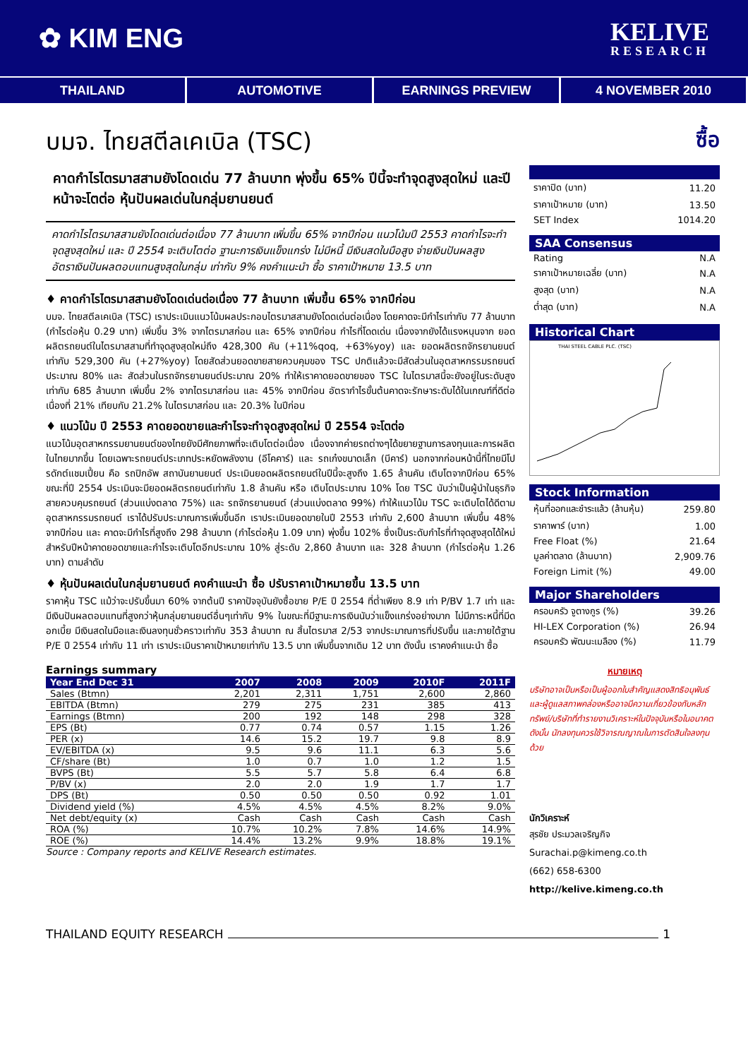✿ KIM ENG
KELIVE
RESEARCH
THAILAND AUTOMOTIVE EARNINGS PREVIEW 4 NOVEMBER 2010
บมจ. ไทยสตีลเคเบิล (TSC)
คาดกำไรไตรมาสสามยังโดดเด่น 77 ล้านบาท พุ่งขึ้น 65% ปีนี้จะทำจุดสูงสุดใหม่ และปีหน้าจะโตต่อ หุ้นปันผลเด่นในกลุ่มยานยนต์
คาดกำไรไตรมาสสามยังโดดเด่นต่อเนื่อง 77 ล้านบาท เพิ่มขึ้น 65% จากปีก่อน แนวโน้มปี 2553 คาดกำไรจะทำจุดสูงสุดใหม่ และ ปี 2554 จะเติบโตต่อ ฐานะการเงินแข็งแกร่ง ไม่มีหนี้ มีเงินสดในมือสูง จ่ายเงินปันผลสูง อัตราเงินปันผลตอบแทนสูงสุดในกลุ่ม เท่ากับ 9% คงคำแนะนำ ซื้อ ราคาเป้าหมาย 13.5 บาท
♦ คาดกำไรไตรมาสสามยังโดดเด่นต่อเนื่อง 77 ล้านบาท เพิ่มขึ้น 65% จากปีก่อน
บมจ. ไทยสตีลเคเบิล (TSC) เราประเมินแนวโน้มผลประกอบไตรมาสสามยังโดดเด่นต่อเนื่อง โดยคาดจะมีกำไรเท่ากับ 77 ล้านบาท (กำไรต่อหุ้น 0.29 บาท) เพิ่มขึ้น 3% จากไตรมาสก่อน และ 65% จากปีก่อน กำไรที่โดดเด่น เนื่องจากยังได้แรงหนุนจาก ยอดผลิตรถยนต์ในไตรมาสสามที่ทำจุดสูงสุดใหม่ถึง 428,300 คัน (+11%qoq, +63%yoy) และ ยอดผลิตรถจักรยานยนต์เท่ากับ 529,300 คัน (+27%yoy) โดยสัดส่วนยอดขายสายควบคุมของ TSC ปกติแล้วจะมีสัดส่วนในอุตสาหกรรมรถยนต์ประมาณ 80% และ สัดส่วนในรถจักรยานยนต์ประมาณ 20% ทำให้เราคาดยอดขายของ TSC ในไตรมาสนี้จะยังอยู่ในระดับสูงเท่ากับ 685 ล้านบาท เพิ่มขึ้น 2% จากไตรมาสก่อน และ 45% จากปีก่อน อัตรากำไรขั้นต้นคาดจะรักษาระดับได้ในเกณฑ์ที่ดีต่อเนื่องที่ 21% เทียบกับ 21.2% ในไตรมาสก่อน และ 20.3% ในปีก่อน
♦ แนวโน้ม ปี 2553 คาดยอดขายและกำไรจะทำจุดสูงสุดใหม่ ปี 2554 จะโตต่อ
แนวโน้มอุตสาหกรรมยานยนต์ของไทยยังมีศักยภาพที่จะเติบโตต่อเนื่อง เนื่องจากค่ายรถต่างๆได้ขยายฐานการลงทุนและการผลิตในไทยมากขึ้น โดยเฉพาะรถยนต์ประเภทประหยัดพลังงาน (อีโคคาร์) และ รถเก๋งขนาดเล็ก (บีคาร์) นอกจากก่อนหน้านี้ที่ไทยมีโปรดักต์แชมเปี้ยน คือ รถปิกอัพ สถาบันยานยนต์ ประเมินยอดผลิตรถยนต์ในปีนี้จะสูงถึง 1.65 ล้านคัน เติบโตจากปีก่อน 65% ขณะที่ปี 2554 ประเมินจะมียอดผลิตรถยนต์เท่ากับ 1.8 ล้านคัน หรือ เติบโตประมาณ 10% โดย TSC นับว่าเป็นผู้นำในธุรกิจสายควบคุมรถยนต์ (ส่วนแบ่งตลาด 75%) และ รถจักรยานยนต์ (ส่วนแบ่งตลาด 99%) ทำให้แนวโน้ม TSC จะเติบโตได้ดีตามอุตสาหกรรมรถยนต์ เราได้ปรับประมาณการเพิ่มขึ้นอีก เราประเมินยอดขายในปี 2553 เท่ากับ 2,600 ล้านบาท เพิ่มขึ้น 48% จากปีก่อน และ คาดจะมีกำไรที่สูงถึง 298 ล้านบาท (กำไรต่อหุ้น 1.09 บาท) พุ่งขึ้น 102% ซึ่งเป็นระดับกำไรที่ทำจุดสูงสุดได้ใหม่ สำหรับปีหน้าคาดยอดขายและกำไรจะเติบโตอีกประมาณ 10% สู่ระดับ 2,860 ล้านบาท และ 328 ล้านบาท (กำไรต่อหุ้น 1.26 บาท) ตามลำดับ
♦ หุ้นปันผลเด่นในกลุ่มยานยนต์ คงคำแนะนำ ซื้อ ปรับราคาเป้าหมายขึ้น 13.5 บาท
ราคาหุ้น TSC แม้ว่าจะปรับขึ้นมา 60% จากต้นปี ราคาปัจจุบันยังซื้อขาย P/E ปี 2554 ที่ต่ำเพียง 8.9 เท่า P/BV 1.7 เท่า และ มีเงินปันผลตอบแทนที่สูงกว่าหุ้นกลุ่มยานยนต์อื่นๆเท่ากับ 9% ในขณะที่มีฐานะการเงินนับว่าแข็งแกร่งอย่างมาก ไม่มีภาระหนี้ที่มีดอกเบี้ย มีเงินสดในมือและเงินลงทุนชั่วคราวเท่ากับ 353 ล้านบาท ณ สิ้นไตรมาส 2/53 จากประมาณการที่ปรับขึ้น และภายใต้ฐาน P/E ปี 2554 เท่ากับ 11 เท่า เราประเมินราคาเป้าหมายเท่ากับ 13.5 บาท เพิ่มขึ้นจากเดิม 12 บาท ดังนั้น เราคงคำแนะนำ ซื้อ
Earnings summary
| Year End Dec 31 | 2007 | 2008 | 2009 | 2010F | 2011F |
| --- | --- | --- | --- | --- | --- |
| Sales (Btmn) | 2,201 | 2,311 | 1,751 | 2,600 | 2,860 |
| EBITDA (Btmn) | 279 | 275 | 231 | 385 | 413 |
| Earnings (Btmn) | 200 | 192 | 148 | 298 | 328 |
| EPS (Bt) | 0.77 | 0.74 | 0.57 | 1.15 | 1.26 |
| PER (x) | 14.6 | 15.2 | 19.7 | 9.8 | 8.9 |
| EV/EBITDA (x) | 9.5 | 9.6 | 11.1 | 6.3 | 5.6 |
| CF/share (Bt) | 1.0 | 0.7 | 1.0 | 1.2 | 1.5 |
| BVPS (Bt) | 5.5 | 5.7 | 5.8 | 6.4 | 6.8 |
| P/BV (x) | 2.0 | 2.0 | 1.9 | 1.7 | 1.7 |
| DPS (Bt) | 0.50 | 0.50 | 0.50 | 0.92 | 1.01 |
| Dividend yield (%) | 4.5% | 4.5% | 4.5% | 8.2% | 9.0% |
| Net debt/equity (x) | Cash | Cash | Cash | Cash | Cash |
| ROA (%) | 10.7% | 10.2% | 7.8% | 14.6% | 14.9% |
| ROE (%) | 14.4% | 13.2% | 9.9% | 18.8% | 19.1% |
Source : Company reports and KELIVE Research estimates.
ซื้อ
| ราคาปิด (บาท) | 11.20 |
| ราคาเป้าหมาย (บาท) | 13.50 |
| SET Index | 1014.20 |
SAA Consensus
| Rating | N.A |
| ราคาเป้าหมายเฉลี่ย (บาท) | N.A |
| สูงสุด (บาท) | N.A |
| ต่ำสุด (บาท) | N.A |
Historical Chart
THAI STEEL CABLE PLC. (TSC)
Stock Information
| หุ้นที่ออกและชำระแล้ว (ล้านหุ้น) | 259.80 |
| ราคาพาร์ (บาท) | 1.00 |
| Free Float (%) | 21.64 |
| มูลค่าตลาด (ล้านบาท) | 2,909.76 |
| Foreign Limit (%) | 49.00 |
Major Shareholders
| ครอบครัว จูตางกูร (%) | 39.26 |
| HI-LEX Corporation (%) | 26.94 |
| ครอบครัว พัฒนะเมลือง (%) | 11.79 |
หมายเหตุ
บริษัทอาจเป็นหรือเป็นผู้ออกใบสำคัญแสดงสิทธิอนุพันธ์และผู้ดูแลสภาพคล่องหรืออาจมีความเกี่ยวข้องกับหลักทรัพย์/บริษัทที่ทำรายงานวิเคราะห์ในปัจจุบันหรือในอนาคต ดังนั้น นักลงทุนควรใช้วิจารณญาณในการตัดสินใจลงทุนด้วย
นักวิเคราะห์
สุรชัย ประมวลเจริญกิจ
Surachai.p@kimeng.co.th
(662) 658-6300
http://kelive.kimeng.co.th
THAILAND EQUITY RESEARCH 1